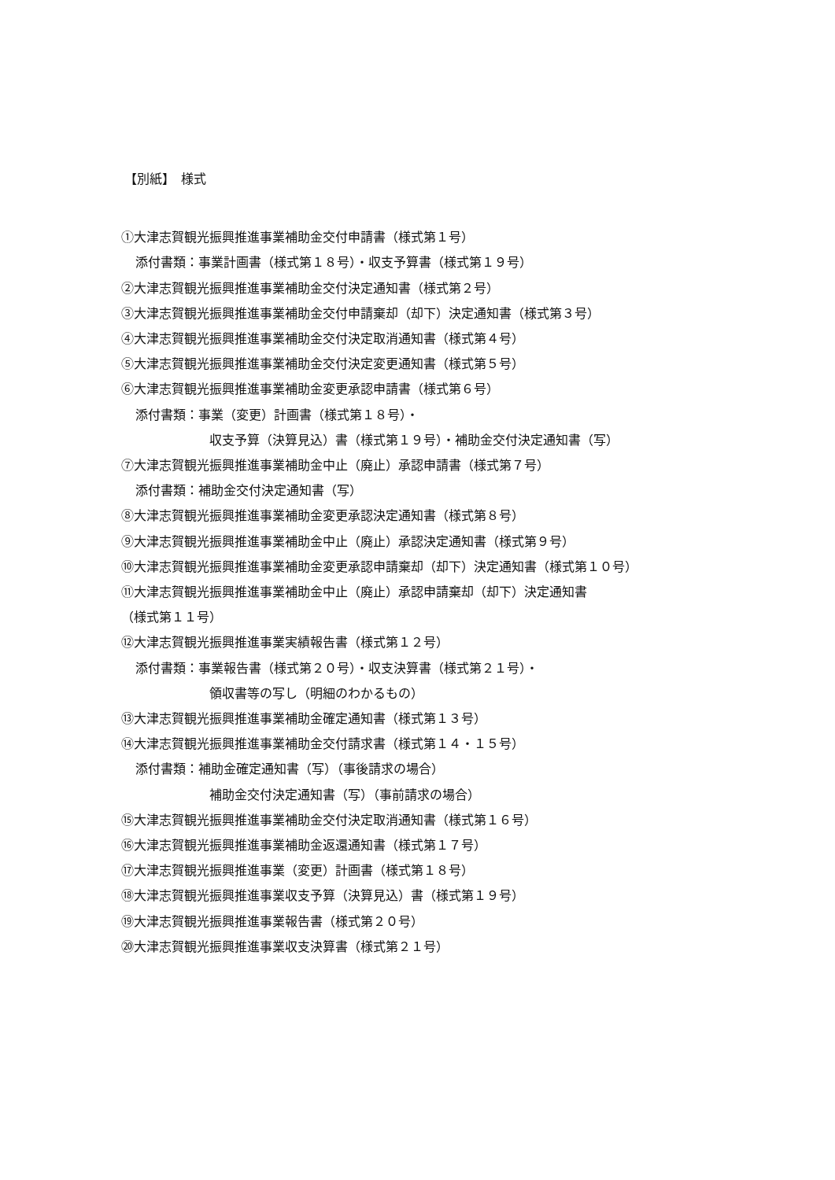【別紙】　様式
①大津志賀観光振興推進事業補助金交付申請書（様式第１号）
添付書類：事業計画書（様式第１８号）・収支予算書（様式第１９号）
②大津志賀観光振興推進事業補助金交付決定通知書（様式第２号）
③大津志賀観光振興推進事業補助金交付申請棄却（却下）決定通知書（様式第３号）
④大津志賀観光振興推進事業補助金交付決定取消通知書（様式第４号）
⑤大津志賀観光振興推進事業補助金交付決定変更通知書（様式第５号）
⑥大津志賀観光振興推進事業補助金変更承認申請書（様式第６号）
添付書類：事業（変更）計画書（様式第１８号）・
収支予算（決算見込）書（様式第１９号）・補助金交付決定通知書（写）
⑦大津志賀観光振興推進事業補助金中止（廃止）承認申請書（様式第７号）
添付書類：補助金交付決定通知書（写）
⑧大津志賀観光振興推進事業補助金変更承認決定通知書（様式第８号）
⑨大津志賀観光振興推進事業補助金中止（廃止）承認決定通知書（様式第９号）
⑩大津志賀観光振興推進事業補助金変更承認申請棄却（却下）決定通知書（様式第１０号）
⑪大津志賀観光振興推進事業補助金中止（廃止）承認申請棄却（却下）決定通知書
（様式第１１号）
⑫大津志賀観光振興推進事業実績報告書（様式第１２号）
添付書類：事業報告書（様式第２０号）・収支決算書（様式第２１号）・
領収書等の写し（明細のわかるもの）
⑬大津志賀観光振興推進事業補助金確定通知書（様式第１３号）
⑭大津志賀観光振興推進事業補助金交付請求書（様式第１４・１５号）
添付書類：補助金確定通知書（写）（事後請求の場合）
補助金交付決定通知書（写）（事前請求の場合）
⑮大津志賀観光振興推進事業補助金交付決定取消通知書（様式第１６号）
⑯大津志賀観光振興推進事業補助金返還通知書（様式第１７号）
⑰大津志賀観光振興推進事業（変更）計画書（様式第１８号）
⑱大津志賀観光振興推進事業収支予算（決算見込）書（様式第１９号）
⑲大津志賀観光振興推進事業報告書（様式第２０号）
⑳大津志賀観光振興推進事業収支決算書（様式第２１号）